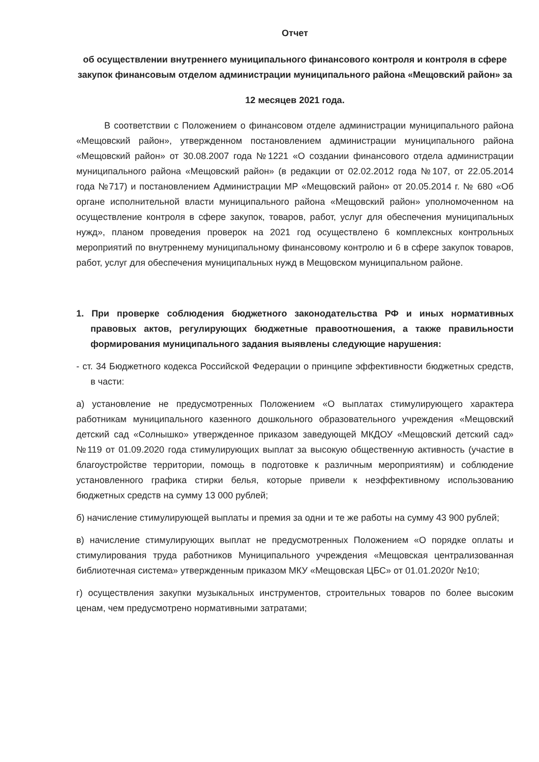Отчет
об осуществлении внутреннего муниципального финансового контроля и контроля в сфере закупок финансовым отделом администрации муниципального района «Мещовский район» за
12 месяцев 2021 года.
В соответствии с Положением о финансовом отделе администрации муниципального района «Мещовский район», утвержденном постановлением администрации муниципального района «Мещовский район» от 30.08.2007 года №1221 «О создании финансового отдела администрации муниципального района «Мещовский район» (в редакции от 02.02.2012 года №107, от 22.05.2014 года №717) и постановлением Администрации МР «Мещовский район» от 20.05.2014 г. № 680 «Об органе исполнительной власти муниципального района «Мещовский район» уполномоченном на осуществление контроля в сфере закупок, товаров, работ, услуг для обеспечения муниципальных нужд», планом проведения проверок на 2021 год осуществлено 6 комплексных контрольных мероприятий по внутреннему муниципальному финансовому контролю и 6 в сфере закупок товаров, работ, услуг для обеспечения муниципальных нужд в Мещовском муниципальном районе.
1. При проверке соблюдения бюджетного законодательства РФ и иных нормативных правовых актов, регулирующих бюджетные правоотношения, а также правильности формирования муниципального задания выявлены следующие нарушения:
- ст. 34 Бюджетного кодекса Российской Федерации о принципе эффективности бюджетных средств, в части:
а) установление не предусмотренных Положением «О выплатах стимулирующего характера работникам муниципального казенного дошкольного образовательного учреждения «Мещовский детский сад «Солнышко» утвержденное приказом заведующей МКДОУ «Мещовский детский сад» №119 от 01.09.2020 года стимулирующих выплат за высокую общественную активность (участие в благоустройстве территории, помощь в подготовке к различным мероприятиям) и соблюдение установленного графика стирки белья, которые привели к неэффективному использованию бюджетных средств на сумму 13 000 рублей;
б) начисление стимулирующей выплаты и премия за одни и те же работы на сумму 43 900 рублей;
в) начисление стимулирующих выплат не предусмотренных Положением «О порядке оплаты и стимулирования труда работников Муниципального учреждения «Мещовская централизованная библиотечная система» утвержденным приказом МКУ «Мещовская ЦБС» от 01.01.2020г №10;
г) осуществления закупки музыкальных инструментов, строительных товаров по более высоким ценам, чем предусмотрено нормативными затратами;